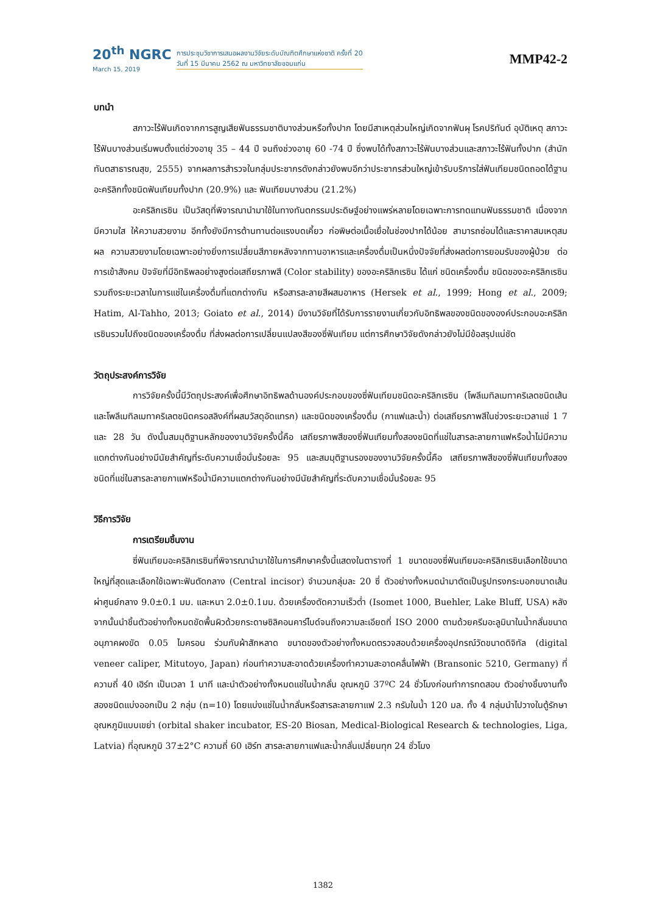20<sup>th</sup> NGRC
March 15, 2019
การประชุมวิชาการเสนอผลงานวิจัยระดับบัณฑิตศึกษาแห่งชาติ ครั้งที่ 20
วันที่ 15 มีนาคม 2562 ณ มหาวิทยาลัยขอนแก่น
MMP42-2
บทนำ
สภาวะไร้ฟันเกิดจากการสูญเสียฟันธรรมชาติบางส่วนหรือทั้งปาก โดยมีสาเหตุส่วนใหญ่เกิดจากฟันผุ โรคปริทันต์ อุบัติเหตุ สภาวะไร้ฟันบางส่วนเริ่มพบตั้งแต่ช่วงอายุ 35 – 44 ปี จนถึงช่วงอายุ 60 -74 ปี ซึ่งพบได้ทั้งสภาวะไร้ฟันบางส่วนและสภาวะไร้ฟันทั้งปาก (สำนักทันตสาธารณสุข, 2555) จากผลการสำรวจในกลุ่มประชากรดังกล่าวยังพบอีกว่าประชากรส่วนใหญ่เข้ารับบริการใส่ฟันเทียมชนิดถอดได้ฐานอะคริลิกทั้งชนิดฟันเทียมทั้งปาก (20.9%) และ ฟันเทียมบางส่วน (21.2%)
อะคริลิกเรซิน เป็นวัสดุที่พิจารณานำมาใช้ในทางทันตกรรมประดิษฐ์อย่างแพร่หลายโดยเฉพาะการทดแทนฟันธรรมชาติ เนื่องจากมีความใส ให้ความสวยงาม อีกทั้งยังมีการต้านทานต่อแรงบดเคี้ยว ก่อพิษต่อเนื้อเยื่อในช่องปากได้น้อย สามารถซ่อมได้และราคาสมเหตุสมผล ความสวยงามโดยเฉพาะอย่างยิ่งการเปลี่ยนสีภายหลังจากทานอาหารและเครื่องดื่มเป็นหนึ่งปัจจัยที่ส่งผลต่อการยอมรับของผู้ป่วย ต่อการเข้าสังคม ปัจจัยที่มีอิทธิพลอย่างสูงต่อเสถียรภาพสี (Color stability) ของอะคริลิกเรซิน ได้แก่ ชนิดเครื่องดื่ม ชนิดของอะคริลิกเรซิน รวมถึงระยะเวลาในการแช่ในเครื่องดื่มที่แตกต่างกัน หรือสารละลายสีผสมอาหาร (Hersek et al., 1999; Hong et al., 2009; Hatim, Al-Tahho, 2013; Goiato et al., 2014) มีงานวิจัยที่ได้รับการรายงานเกี่ยวกับอิทธิพลของชนิดขององค์ประกอบอะคริลิกเรซินรวมไปถึงชนิดของเครื่องดื่ม ที่ส่งผลต่อการเปลี่ยนแปลงสีของซี่ฟันเทียม แต่การศึกษาวิจัยดังกล่าวยังไม่มีข้อสรุปแน่ชัด
วัตถุประสงค์การวิจัย
การวิจัยครั้งนี้มีวัตถุประสงค์เพื่อศึกษาอิทธิพลด้านองค์ประกอบของซี่ฟันเทียมชนิดอะคริลิกเรซิน (โพลีเมทิลเมทาคริเลตชนิดเส้นและโพลีเมทิลเมทาคริเลตชนิดครอสลิงค์ที่ผสมวัสดุอัดแทรก) และชนิดของเครื่องดื่ม (กาแฟและน้ำ) ต่อเสถียรภาพสีในช่วงระยะเวลาแช่ 1 7 และ 28 วัน ดังนั้นสมมุติฐานหลักของงานวิจัยครั้งนี้คือ เสถียรภาพสีของซี่ฟันเทียมทั้งสองชนิดที่แช่ในสารละลายกาแฟหรือน้ำไม่มีความแตกต่างกันอย่างมีนัยสำคัญที่ระดับความเชื่อมั่นร้อยละ 95 และสมมุติฐานรองของงานวิจัยครั้งนี้คือ เสถียรภาพสีของซี่ฟันเทียมทั้งสองชนิดที่แช่ในสารละลายกาแฟหรือน้ำมีความแตกต่างกันอย่างมีนัยสำคัญที่ระดับความเชื่อมั่นร้อยละ 95
วิธีการวิจัย
การเตรียมชิ้นงาน
ซี่ฟันเทียมอะคริลิกเรซินที่พิจารณานำมาใช้ในการศึกษาครั้งนี้แสดงในตารางที่ 1 ขนาดของซี่ฟันเทียมอะคริลิกเรซินเลือกใช้ขนาดใหญ่ที่สุดและเลือกใช้เฉพาะฟันตัดกลาง (Central incisor) จำนวนกลุ่มละ 20 ซี่ ตัวอย่างทั้งหมดนำมาตัดเป็นรูปทรงกระบอกขนาดเส้นผ่าศูนย์กลาง 9.0±0.1 มม. และหนา 2.0±0.1มม. ด้วยเครื่องตัดความเร็วต่ำ (Isomet 1000, Buehler, Lake Bluff, USA) หลังจากนั้นนำชิ้นตัวอย่างทั้งหมดขัดพื้นผิวด้วยกระดาษซิลิคอนคาร์ไบด์จนถึงความละเอียดที่ ISO 2000 ตามด้วยครีมอะลูมินาในน้ำกลั่นขนาดอนุภาคผงขัด 0.05 ไมครอน ร่วมกับผ้าสักหลาด ขนาดของตัวอย่างทั้งหมดตรวจสอบด้วยเครื่องอุปกรณ์วัดขนาดดิจิทัล (digital veneer caliper, Mitutoyo, Japan) ก่อนทำความสะอาดด้วยเครื่องทำความสะอาดคลื่นไฟฟ้า (Bransonic 5210, Germany) ที่ความถี่ 40 เฮิร์ท เป็นเวลา 1 นาที และนำตัวอย่างทั้งหมดแช่ในน้ำกลั่น อุณหภูมิ 37ºC 24 ชั่วโมงก่อนทำการทดสอบ ตัวอย่างชิ้นงานทั้งสองชนิดแบ่งออกเป็น 2 กลุ่ม (n=10) โดยแบ่งแช่ในน้ำกลั่นหรือสารละลายกาแฟ 2.3 กรัมในน้ำ 120 มล. ทั้ง 4 กลุ่มนำไปวางในตู้รักษาอุณหภูมิแบบเขย่า (orbital shaker incubator, ES-20 Biosan, Medical-Biological Research & technologies, Liga, Latvia) ที่อุณหภูมิ 37±2°C ความถี่ 60 เฮิร์ท สารละลายกาแฟและน้ำกลั่นเปลี่ยนทุก 24 ชั่วโมง
1382